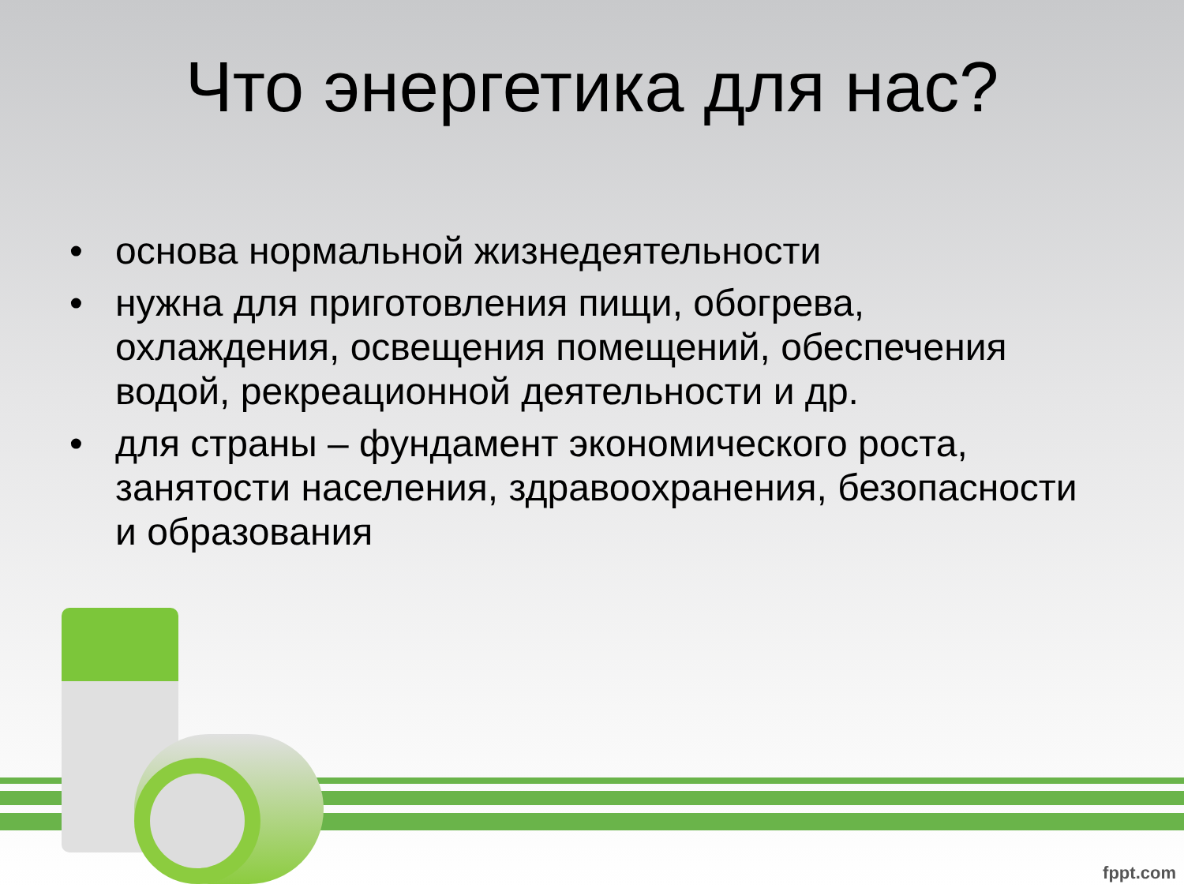Что энергетика для нас?
• основа нормальной жизнедеятельности
• нужна для приготовления пищи, обогрева, охлаждения, освещения помещений, обеспечения водой, рекреационной деятельности и др.
• для страны – фундамент экономического роста, занятости населения, здравоохранения, безопасности и образования
fppt.com